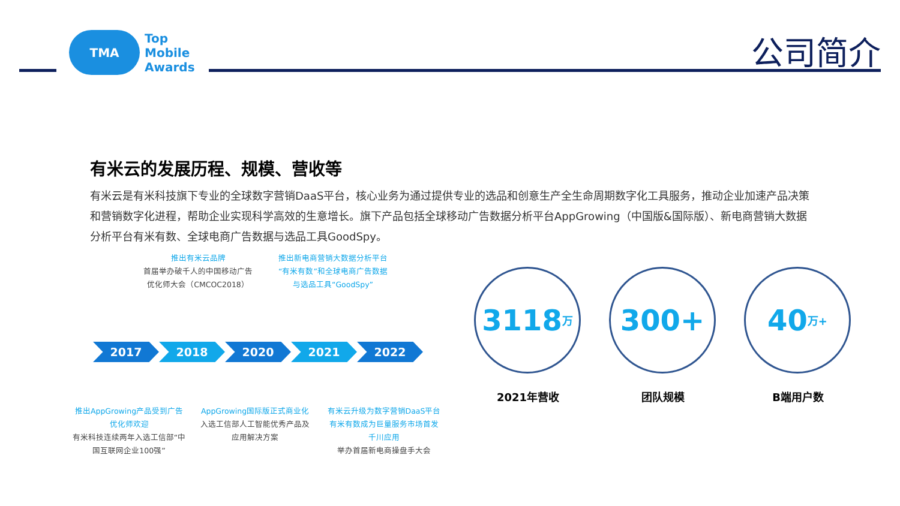TMA
Top
Mobile
Awards
公司简介
有米云的发展历程、规模、营收等
有米云是有米科技旗下专业的全球数字营销DaaS平台，核心业务为通过提供专业的选品和创意生产全生命周期数字化工具服务，推动企业加速产品决策和营销数字化进程，帮助企业实现科学高效的生意增长。旗下产品包括全球移动广告数据分析平台AppGrowing（中国版&国际版）、新电商营销大数据分析平台有米有数、全球电商广告数据与选品工具GoodSpy。
推出有米云品牌
首届举办破千人的中国移动广告优化师大会（CMCOC2018）
推出新电商营销大数据分析平台“有米有数”和全球电商广告数据与选品工具“GoodSpy”
2017 2018 2020 2021 2022
推出AppGrowing产品受到广告优化师欢迎
有米科技连续两年入选工信部“中国互联网企业100强”
AppGrowing国际版正式商业化
入选工信部人工智能优秀产品及应用解决方案
有米云升级为数字营销DaaS平台
有米有数成为巨量服务市场首发千川应用
举办首届新电商操盘手大会
3118 万
2021年营收
300+
团队规模
40 万+
B端用户数